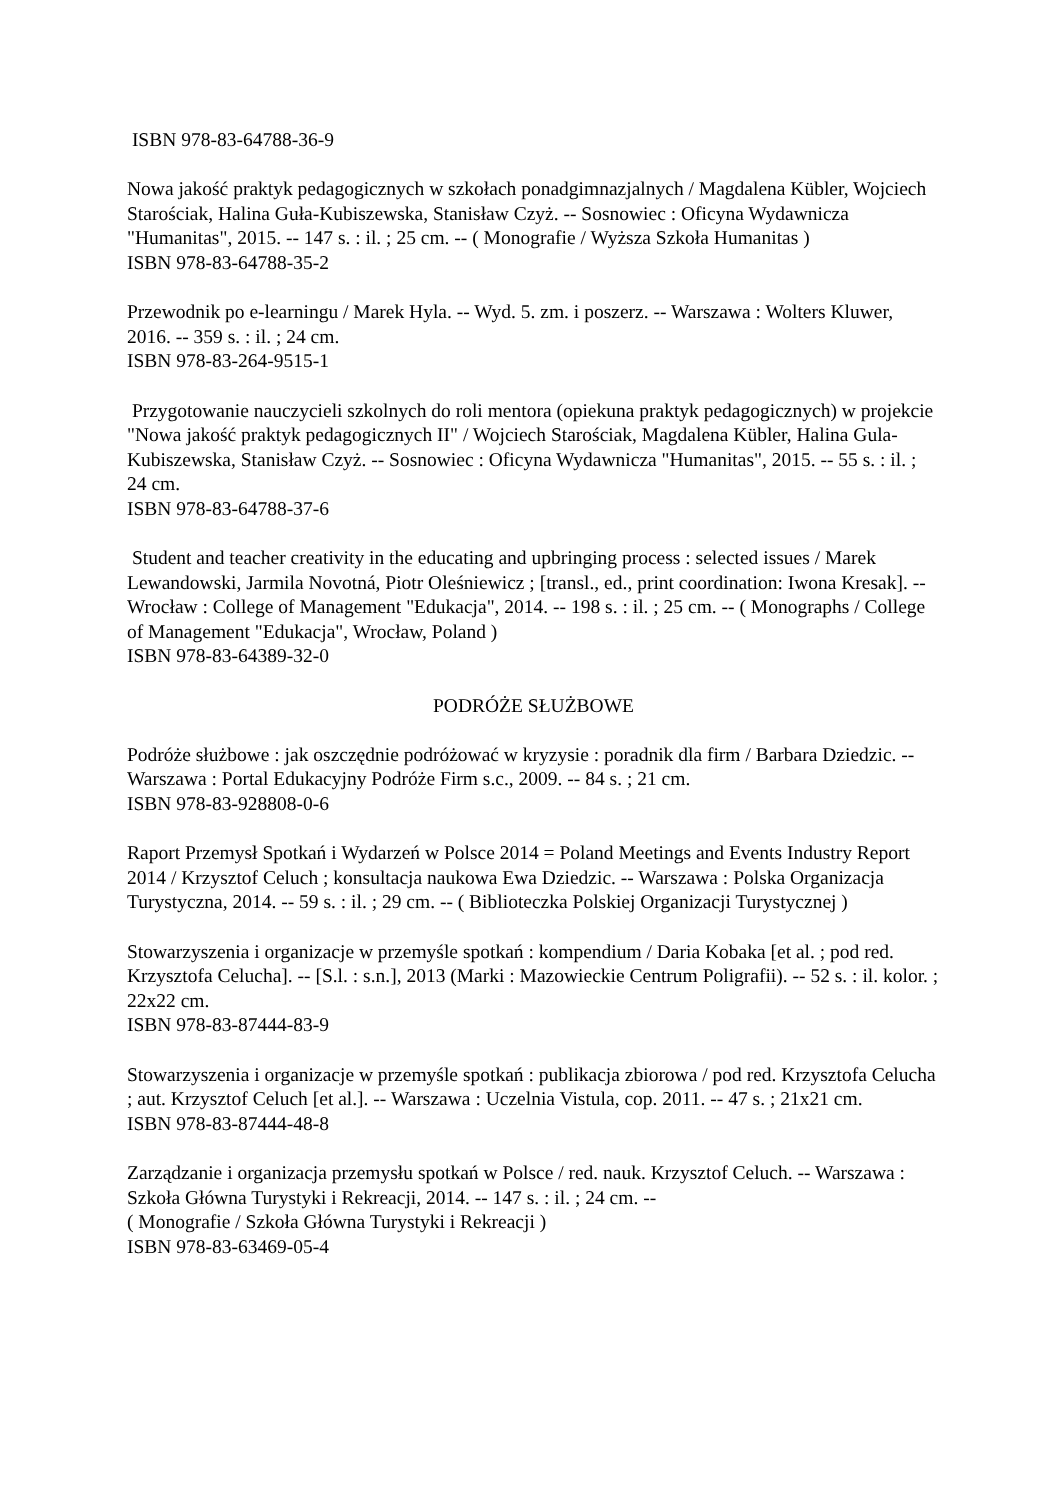ISBN 978-83-64788-36-9
Nowa jakość praktyk pedagogicznych w szkołach ponadgimnazjalnych / Magdalena Kübler, Wojciech Starościak, Halina Guła-Kubiszewska, Stanisław Czyż. -- Sosnowiec : Oficyna Wydawnicza "Humanitas", 2015. -- 147 s. : il. ; 25 cm. -- ( Monografie / Wyższa Szkoła Humanitas )
ISBN 978-83-64788-35-2
Przewodnik po e-learningu / Marek Hyla. -- Wyd. 5. zm. i poszerz. -- Warszawa : Wolters Kluwer, 2016. -- 359 s. : il. ; 24 cm.
ISBN 978-83-264-9515-1
Przygotowanie nauczycieli szkolnych do roli mentora (opiekuna praktyk pedagogicznych) w projekcie "Nowa jakość praktyk pedagogicznych II" / Wojciech Starościak, Magdalena Kübler, Halina Gula-Kubiszewska, Stanisław Czyż. -- Sosnowiec : Oficyna Wydawnicza "Humanitas", 2015. -- 55 s. : il. ; 24 cm.
ISBN 978-83-64788-37-6
Student and teacher creativity in the educating and upbringing process : selected issues / Marek Lewandowski, Jarmila Novotná, Piotr Oleśniewicz ; [transl., ed., print coordination: Iwona Kresak]. -- Wrocław : College of Management "Edukacja", 2014. -- 198 s. : il. ; 25 cm. -- ( Monographs / College of Management "Edukacja", Wrocław, Poland )
ISBN 978-83-64389-32-0
PODRÓŻE SŁUŻBOWE
Podróże służbowe : jak oszczędnie podróżować w kryzysie : poradnik dla firm / Barbara Dziedzic. -- Warszawa : Portal Edukacyjny Podróże Firm s.c., 2009. -- 84 s. ; 21 cm.
ISBN 978-83-928808-0-6
Raport Przemysł Spotkań i Wydarzeń w Polsce 2014 = Poland Meetings and Events Industry Report 2014 / Krzysztof Celuch ; konsultacja naukowa Ewa Dziedzic. -- Warszawa : Polska Organizacja Turystyczna, 2014. -- 59 s. : il. ; 29 cm. -- ( Biblioteczka Polskiej Organizacji Turystycznej )
Stowarzyszenia i organizacje w przemyśle spotkań : kompendium / Daria Kobaka [et al. ; pod red. Krzysztofa Celucha]. -- [S.l. : s.n.], 2013 (Marki : Mazowieckie Centrum Poligrafii). -- 52 s. : il. kolor. ; 22x22 cm.
ISBN 978-83-87444-83-9
Stowarzyszenia i organizacje w przemyśle spotkań : publikacja zbiorowa / pod red. Krzysztofa Celucha ; aut. Krzysztof Celuch [et al.]. -- Warszawa : Uczelnia Vistula, cop. 2011. -- 47 s. ; 21x21 cm.
ISBN 978-83-87444-48-8
Zarządzanie i organizacja przemysłu spotkań w Polsce / red. nauk. Krzysztof Celuch. -- Warszawa : Szkoła Główna Turystyki i Rekreacji, 2014. -- 147 s. : il. ; 24 cm. --
( Monografie / Szkoła Główna Turystyki i Rekreacji )
ISBN 978-83-63469-05-4